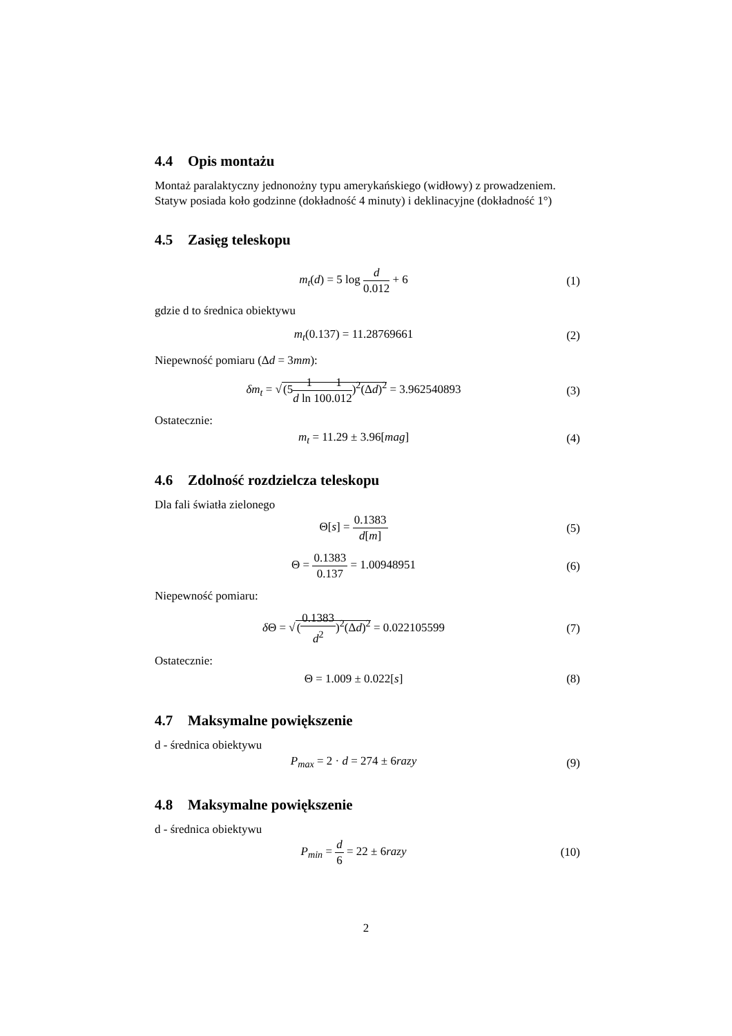4.4 Opis montażu
Montaż paralaktyczny jednonożny typu amerykańskiego (widłowy) z prowadzeniem. Statyw posiada koło godzinne (dokładność 4 minuty) i deklinacyjne (dokładność 1°)
4.5 Zasięg teleskopu
m<sub>t</sub>(d) = 5 log d 0.012 + 6 (1)
gdzie d to średnica obiektywu
m<sub>t</sub>(0.137) = 11.28769661 (2)
Niepewność pomiaru (Δd = 3mm):
δm<sub>t</sub> = √(51 d ln 101 0.012)<sup>2</sup>(Δd)<sup>2</sup> = 3.962540893
(3)
Ostatecznie:
m<sub>t</sub> = 11.29 ± 3.96[mag] (4)
4.6 Zdolność rozdzielcza teleskopu
Dla fali światła zielonego
Θ[s] = 0.1383 d[m] (5)
Θ = 0.1383 0.137 = 1.00948951 (6)
Niepewność pomiaru:
δ Θ = √(0.1383 d<sup>2</sup>)<sup>2</sup>(Δd)<sup>2</sup> = 0.022105599
(7)
Ostatecznie:
Θ = 1.009 ± 0.022[s] (8)
4.7 Maksymalne powiększenie
d - średnica obiektywu
P<sub>max</sub> = 2 · d = 274 ± 6razy (9)
4.8 Maksymalne powiększenie
d - średnica obiektywu
P<sub>min</sub> = d 6 = 22 ± 6razy
(10)
2